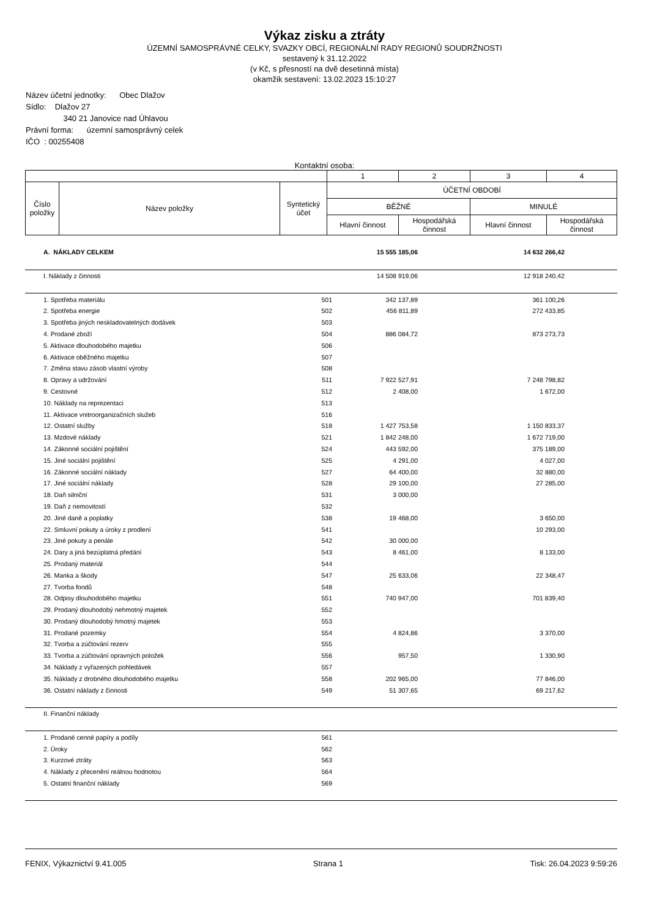Výkaz zisku a ztráty
ÚZEMNÍ SAMOSPRÁVNÉ CELKY, SVAZKY OBCÍ, REGIONÁLNÍ RADY REGIONŮ SOUDRŽNOSTI
sestavený k 31.12.2022
(v Kč, s přesností na dvě desetinná místa)
okamžik sestavení: 13.02.2023 15:10:27
Název účetní jednotky: Obec Dlažov
Sídlo: Dlažov 27
340 21 Janovice nad Úhlavou
Právní forma: územní samosprávný celek
IČO : 00255408
Kontaktní osoba:
| | | | 1 | 2 | 3 | 4 |
| Číslo položky | Název položky | Syntetický účet | ÚČETNÍ OBDOBÍ | | | |
| | | | BĚŽNÉ | | MINULÉ | |
| | | | Hlavní činnost | Hospodářská činnost | Hlavní činnost | Hospodářská činnost |
| | A. NÁKLADY CELKEM | | 15 555 185,06 | | 14 632 266,42 | |
| | I. Náklady z činnosti | | 14 508 919,06 | | 12 918 240,42 | |
| | 1. Spotřeba materiálu | 501 | 342 137,89 | | 361 100,26 | |
| | 2. Spotřeba energie | 502 | 456 811,89 | | 272 433,85 | |
| | 3. Spotřeba jiných neskladovatelných dodávek | 503 | | | | |
| | 4. Prodané zboží | 504 | 886 084,72 | | 873 273,73 | |
| | 5. Aktivace dlouhodobého majetku | 506 | | | | |
| | 6. Aktivace oběžného majetku | 507 | | | | |
| | 7. Změna stavu zásob vlastní výroby | 508 | | | | |
| | 8. Opravy a udržování | 511 | 7 922 527,91 | | 7 248 798,82 | |
| | 9. Cestovné | 512 | 2 408,00 | | 1 672,00 | |
| | 10. Náklady na reprezentaci | 513 | | | | |
| | 11. Aktivace vnitroorganizačních služeb | 516 | | | | |
| | 12. Ostatní služby | 518 | 1 427 753,58 | | 1 150 833,37 | |
| | 13. Mzdové náklady | 521 | 1 842 248,00 | | 1 672 719,00 | |
| | 14. Zákonné sociální pojištění | 524 | 443 592,00 | | 375 189,00 | |
| | 15. Jiné sociální pojištění | 525 | 4 291,00 | | 4 027,00 | |
| | 16. Zákonné sociální náklady | 527 | 64 400,00 | | 32 880,00 | |
| | 17. Jiné sociální náklady | 528 | 29 100,00 | | 27 285,00 | |
| | 18. Daň silniční | 531 | 3 000,00 | | | |
| | 19. Daň z nemovitostí | 532 | | | | |
| | 20. Jiné daně a poplatky | 538 | 19 468,00 | | 3 650,00 | |
| | 22. Smluvní pokuty a úroky z prodlení | 541 | | | 10 293,00 | |
| | 23. Jiné pokuty a penále | 542 | 30 000,00 | | | |
| | 24. Dary a jiná bezúplatná předání | 543 | 8 461,00 | | 8 133,00 | |
| | 25. Prodaný materiál | 544 | | | | |
| | 26. Manka a škody | 547 | 25 633,06 | | 22 348,47 | |
| | 27. Tvorba fondů | 548 | | | | |
| | 28. Odpisy dlouhodobého majetku | 551 | 740 947,00 | | 701 839,40 | |
| | 29. Prodaný dlouhodobý nehmotný majetek | 552 | | | | |
| | 30. Prodaný dlouhodobý hmotný majetek | 553 | | | | |
| | 31. Prodané pozemky | 554 | 4 824,86 | | 3 370,00 | |
| | 32. Tvorba a zúčtování rezerv | 555 | | | | |
| | 33. Tvorba a zúčtování opravných položek | 556 | 957,50 | | 1 330,90 | |
| | 34. Náklady z vyřazených pohledávek | 557 | | | | |
| | 35. Náklady z drobného dlouhodobého majetku | 558 | 202 965,00 | | 77 846,00 | |
| | 36. Ostatní náklady z činnosti | 549 | 51 307,65 | | 69 217,62 | |
| | II. Finanční náklady | | | | | |
| | 1. Prodané cenné papíry a podíly | 561 | | | | |
| | 2. Úroky | 562 | | | | |
| | 3. Kurzové ztráty | 563 | | | | |
| | 4. Náklady z přecenění reálnou hodnotou | 564 | | | | |
| | 5. Ostatní finanční náklady | 569 | | | | |
FENIX, Výkaznictví 9.41.005 Strana 1 Tisk: 26.04.2023 9:59:26